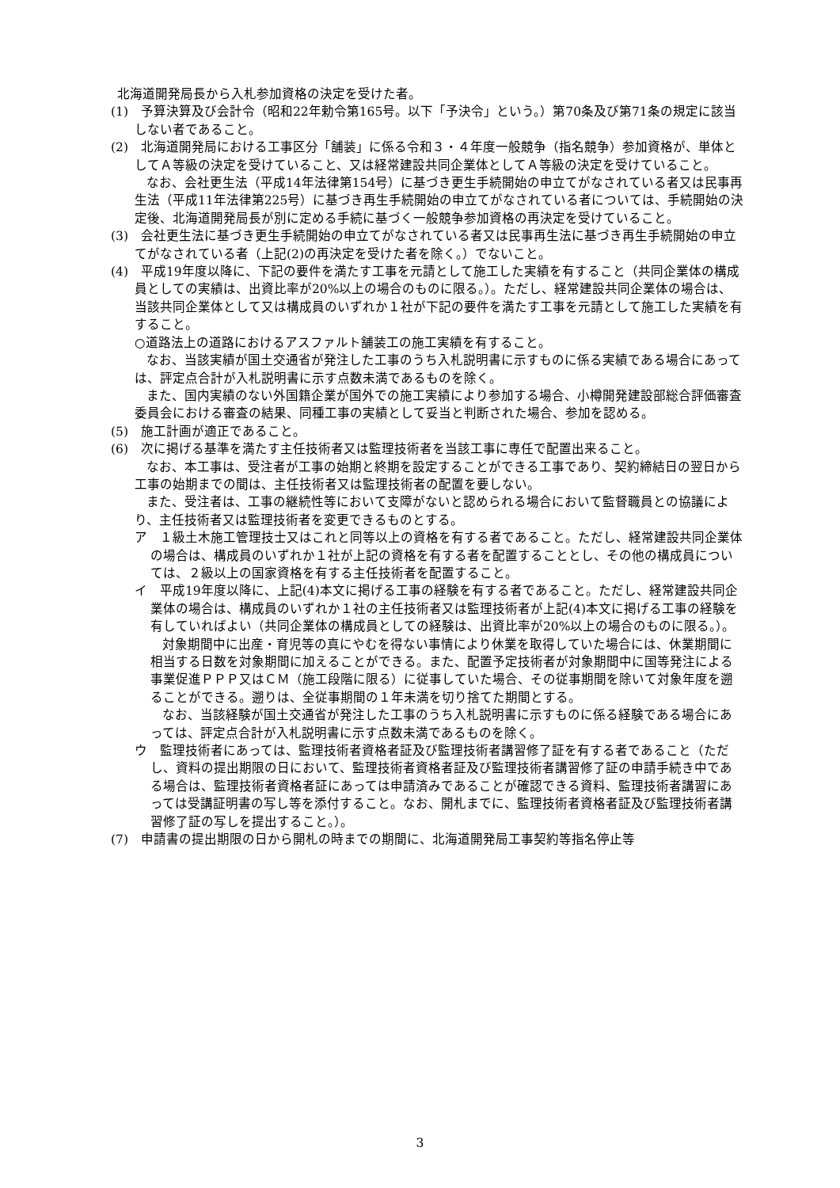北海道開発局長から入札参加資格の決定を受けた者。
(1)　予算決算及び会計令（昭和22年勅令第165号。以下「予決令」という。）第70条及び第71条の規定に該当しない者であること。
(2)　北海道開発局における工事区分「舗装」に係る令和３・４年度一般競争（指名競争）参加資格が、単体としてＡ等級の決定を受けていること、又は経常建設共同企業体としてＡ等級の決定を受けていること。
なお、会社更生法（平成14年法律第154号）に基づき更生手続開始の申立てがなされている者又は民事再生法（平成11年法律第225号）に基づき再生手続開始の申立てがなされている者については、手続開始の決定後、北海道開発局長が別に定める手続に基づく一般競争参加資格の再決定を受けていること。
(3)　会社更生法に基づき更生手続開始の申立てがなされている者又は民事再生法に基づき再生手続開始の申立てがなされている者（上記(2)の再決定を受けた者を除く。）でないこと。
(4)　平成19年度以降に、下記の要件を満たす工事を元請として施工した実績を有すること（共同企業体の構成員としての実績は、出資比率が20%以上の場合のものに限る。）。ただし、経常建設共同企業体の場合は、当該共同企業体として又は構成員のいずれか１社が下記の要件を満たす工事を元請として施工した実績を有すること。
○道路法上の道路におけるアスファルト舗装工の施工実績を有すること。
なお、当該実績が国土交通省が発注した工事のうち入札説明書に示すものに係る実績である場合にあっては、評定点合計が入札説明書に示す点数未満であるものを除く。
また、国内実績のない外国籍企業が国外での施工実績により参加する場合、小樽開発建設部総合評価審査委員会における審査の結果、同種工事の実績として妥当と判断された場合、参加を認める。
(5)　施工計画が適正であること。
(6)　次に掲げる基準を満たす主任技術者又は監理技術者を当該工事に専任で配置出来ること。
なお、本工事は、受注者が工事の始期と終期を設定することができる工事であり、契約締結日の翌日から工事の始期までの間は、主任技術者又は監理技術者の配置を要しない。
また、受注者は、工事の継続性等において支障がないと認められる場合において監督職員との協議により、主任技術者又は監理技術者を変更できるものとする。
ア　１級土木施工管理技士又はこれと同等以上の資格を有する者であること。ただし、経常建設共同企業体の場合は、構成員のいずれか１社が上記の資格を有する者を配置することとし、その他の構成員については、２級以上の国家資格を有する主任技術者を配置すること。
イ　平成19年度以降に、上記(4)本文に掲げる工事の経験を有する者であること。ただし、経常建設共同企業体の場合は、構成員のいずれか１社の主任技術者又は監理技術者が上記(4)本文に掲げる工事の経験を有していればよい（共同企業体の構成員としての経験は、出資比率が20%以上の場合のものに限る。）。
対象期間中に出産・育児等の真にやむを得ない事情により休業を取得していた場合には、休業期間に相当する日数を対象期間に加えることができる。また、配置予定技術者が対象期間中に国等発注による事業促進ＰＰＰ又はＣＭ（施工段階に限る）に従事していた場合、その従事期間を除いて対象年度を遡ることができる。遡りは、全従事期間の１年未満を切り捨てた期間とする。
なお、当該経験が国土交通省が発注した工事のうち入札説明書に示すものに係る経験である場合にあっては、評定点合計が入札説明書に示す点数未満であるものを除く。
ウ　監理技術者にあっては、監理技術者資格者証及び監理技術者講習修了証を有する者であること（ただし、資料の提出期限の日において、監理技術者資格者証及び監理技術者講習修了証の申請手続き中である場合は、監理技術者資格者証にあっては申請済みであることが確認できる資料、監理技術者講習にあっては受講証明書の写し等を添付すること。なお、開札までに、監理技術者資格者証及び監理技術者講習修了証の写しを提出すること。）。
(7)　申請書の提出期限の日から開札の時までの期間に、北海道開発局工事契約等指名停止等
3